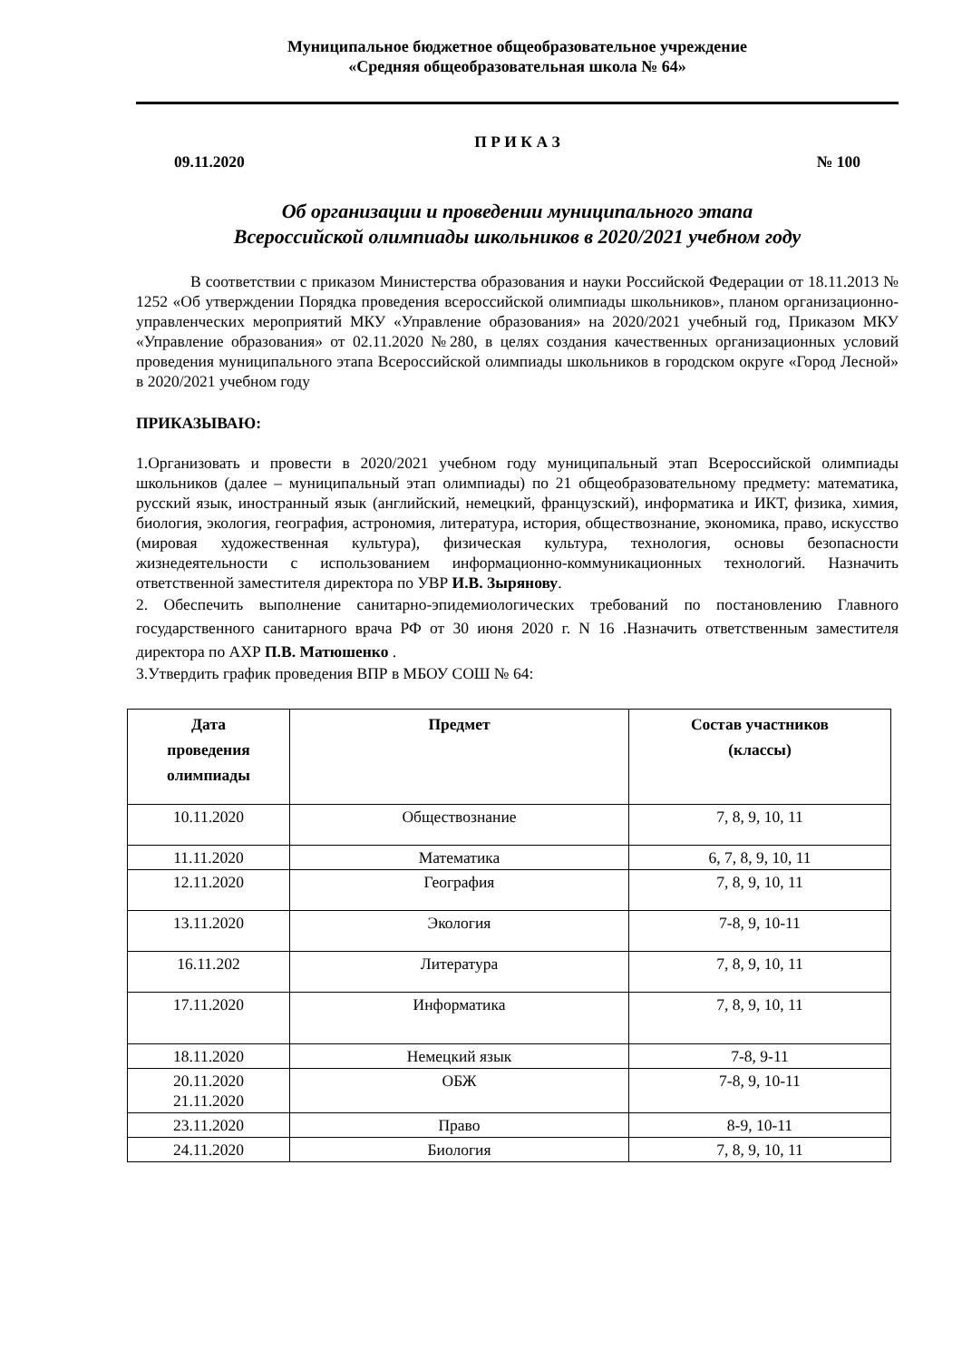Муниципальное бюджетное общеобразовательное учреждение
«Средняя общеобразовательная школа № 64»
П Р И К А З
09.11.2020 № 100
Об организации и проведении муниципального этапа
Всероссийской олимпиады школьников в 2020/2021 учебном году
В соответствии с приказом Министерства образования и науки Российской Федерации от 18.11.2013 № 1252 «Об утверждении Порядка проведения всероссийской олимпиады школьников», планом организационно-управленческих мероприятий МКУ «Управление образования» на 2020/2021 учебный год, Приказом МКУ «Управление образования» от 02.11.2020 №280, в целях создания качественных организационных условий проведения муниципального этапа Всероссийской олимпиады школьников в городском округе «Город Лесной» в 2020/2021 учебном году
ПРИКАЗЫВАЮ:
1.Организовать и провести в 2020/2021 учебном году муниципальный этап Всероссийской олимпиады школьников (далее – муниципальный этап олимпиады) по 21 общеобразовательному предмету: математика, русский язык, иностранный язык (английский, немецкий, французский), информатика и ИКТ, физика, химия, биология, экология, география, астрономия, литература, история, обществознание, экономика, право, искусство (мировая художественная культура), физическая культура, технология, основы безопасности жизнедеятельности с использованием информационно-коммуникационных технологий. Назначить ответственной заместителя директора по УВР И.В. Зырянову.
2. Обеспечить выполнение санитарно-эпидемиологических требований по постановлению Главного государственного санитарного врача РФ от 30 июня 2020 г. N 16 .Назначить ответственным заместителя директора по АХР П.В. Матюшенко .
3.Утвердить график проведения ВПР в МБОУ СОШ № 64:
| Дата проведения олимпиады | Предмет | Состав участников (классы) |
| --- | --- | --- |
| 10.11.2020 | Обществознание | 7, 8, 9, 10, 11 |
| 11.11.2020 | Математика | 6, 7, 8, 9, 10, 11 |
| 12.11.2020 | География | 7, 8, 9, 10, 11 |
| 13.11.2020 | Экология | 7-8, 9, 10-11 |
| 16.11.202 | Литература | 7, 8, 9, 10, 11 |
| 17.11.2020 | Информатика | 7, 8, 9, 10, 11 |
| 18.11.2020 | Немецкий язык | 7-8, 9-11 |
| 20.11.2020 21.11.2020 | ОБЖ | 7-8, 9, 10-11 |
| 23.11.2020 | Право | 8-9, 10-11 |
| 24.11.2020 | Биология | 7, 8, 9, 10, 11 |